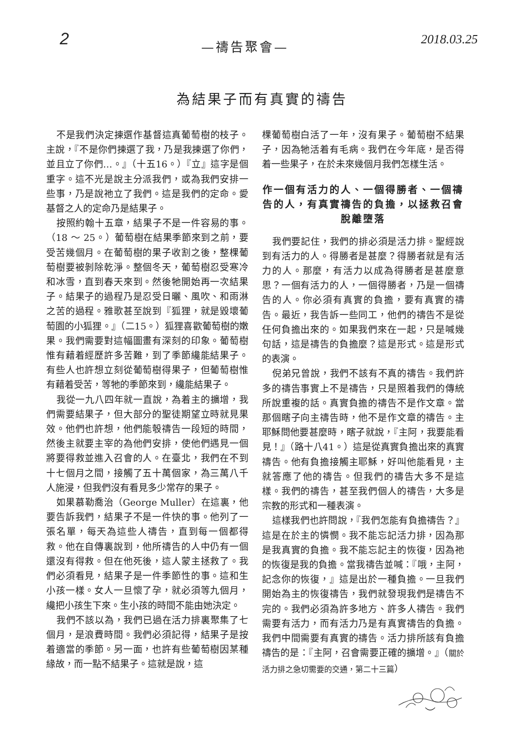2 —禱告聚會— 2018.03.25
為結果子而有真實的禱告
不是我們決定揀選作基督這真葡萄樹的枝子。主說，『不是你們揀選了我，乃是我揀選了你們，並且立了你們…。』（十五16。）『立』這字是個重字。這不光是說主分派我們，或為我們安排一些事，乃是說祂立了我們。這是我們的定命。愛基督之人的定命乃是結果子。
按照約翰十五章，結果子不是一件容易的事。（18 ～ 25。）葡萄樹在結果季節來到之前，要受苦幾個月。在葡萄樹的果子收割之後，整棵葡萄樹要被剝除乾淨。整個冬天，葡萄樹忍受寒冷和冰雪，直到春天來到。然後牠開始再一次結果子。結果子的過程乃是忍受日曬、風吹、和雨淋之苦的過程。雅歌甚至說到『狐狸，就是毀壞葡萄園的小狐狸。』（二15。）狐狸喜歡葡萄樹的嫩果。我們需要對這幅圖畫有深刻的印象。葡萄樹惟有藉着經歷許多苦難，到了季節纔能結果子。有些人也許想立刻從葡萄樹得果子，但葡萄樹惟有藉着受苦，等牠的季節來到，纔能結果子。
我從一九八四年就一直說，為着主的擴增，我們需要結果子，但大部分的聖徒期望立時就見果效。他們也許想，他們能彀禱告一段短的時間，然後主就要主宰的為他們安排，使他們遇見一個將要得救並進入召會的人。在臺北，我們在不到十七個月之間，接觸了五十萬個家，為三萬八千人施浸，但我們沒有看見多少常存的果子。
如果慕勒喬治（George Muller）在這裏，他要告訴我們，結果子不是一件快的事。他列了一張名單，每天為這些人禱告，直到每一個都得救。他在自傳裏說到，他所禱告的人中仍有一個還沒有得救。但在他死後，這人蒙主拯救了。我們必須看見，結果子是一件季節性的事。這和生小孩一樣。女人一旦懷了孕，就必須等九個月，纔把小孩生下來。生小孩的時間不能由她決定。
我們不該以為，我們已過在活力排裏聚集了七個月，是浪費時間。我們必須記得，結果子是按着適當的季節。另一面，也許有些葡萄樹因某種緣故，而一點不結果子。這就是說，這
棵葡萄樹白活了一年，沒有果子。葡萄樹不結果子，因為牠活着有毛病。我們在今年底，是否得着一些果子，在於未來幾個月我們怎樣生活。
作一個有活力的人、一個得勝者、一個禱告的人，有真實禱告的負擔，以拯救召會脫離墮落
我們要記住，我們的排必須是活力排。聖經說到有活力的人。得勝者是甚麼？得勝者就是有活力的人。那麼，有活力以成為得勝者是甚麼意思？一個有活力的人，一個得勝者，乃是一個禱告的人。你必須有真實的負擔，要有真實的禱告。最近，我告訴一些同工，他們的禱告不是從任何負擔出來的。如果我們來在一起，只是喊幾句話，這是禱告的負擔麼？這是形式。這是形式的表演。
倪弟兄曾說，我們不該有不真的禱告。我們許多的禱告事實上不是禱告，只是照着我們的傳統所說重複的話。真實負擔的禱告不是作文章。當那個瞎子向主禱告時，他不是作文章的禱告。主耶穌問他要甚麼時，瞎子就說，『主阿，我要能看見！』（路十八41。）這是從真實負擔出來的真實禱告。他有負擔接觸主耶穌，好叫他能看見，主就答應了他的禱告。但我們的禱告大多不是這樣。我們的禱告，甚至我們個人的禱告，大多是宗教的形式和一種表演。
這樣我們也許問說，『我們怎能有負擔禱告？』這是在於主的憐憫。我不能忘記活力排，因為那是我真實的負擔。我不能忘記主的恢復，因為祂的恢復是我的負擔。當我禱告並喊：『哦，主阿，記念你的恢復，』這是出於一種負擔。一旦我們開始為主的恢復禱告，我們就發現我們是禱告不完的。我們必須為許多地方、許多人禱告。我們需要有活力，而有活力乃是有真實禱告的負擔。我們中間需要有真實的禱告。活力排所該有負擔禱告的是：『主阿，召會需要正確的擴增。』（關於活力排之急切需要的交通，第二十三篇）